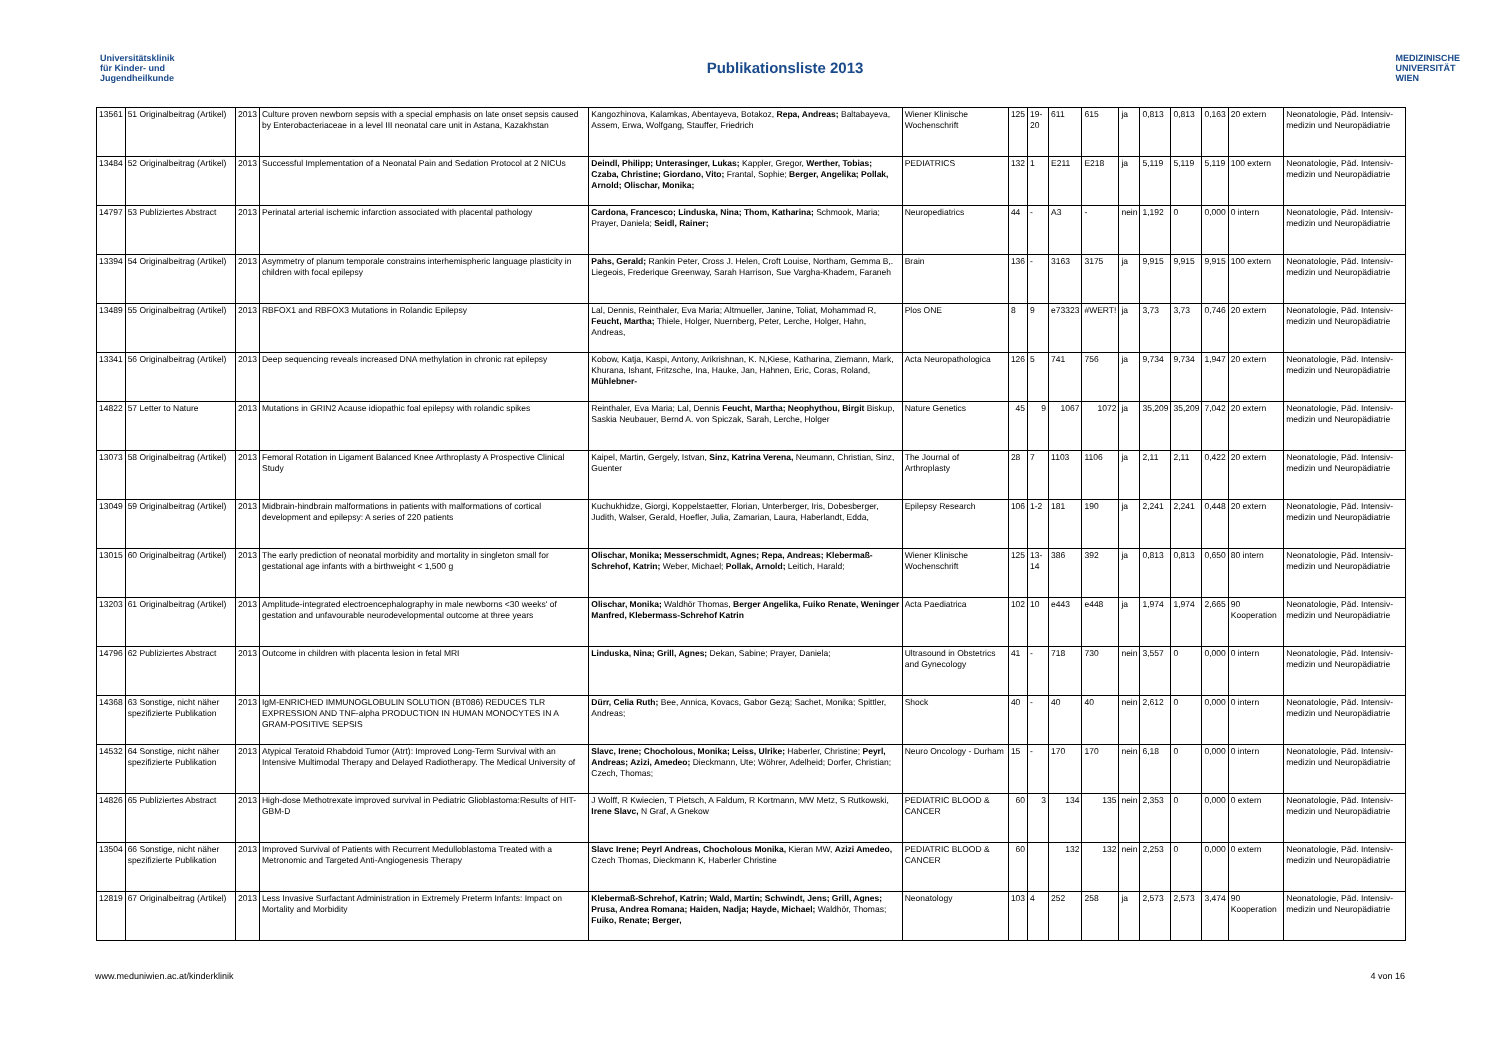Universitätsklinik
für Kinder- und
Jugendheilkunde
Publikationsliste 2013
MEDIZINISCHE
UNIVERSITÄT
WIEN
| 13561 | 51 Originalbeitrag (Artikel) | 2013 | Culture proven newborn sepsis with a special emphasis on late onset sepsis caused by Enterobacteriaceae in a level III neonatal care unit in Astana, Kazakhstan | Kangozhinova, Kalamkas, Abentayeva, Botakoz, Repa, Andreas; Baltabayeva, Assem, Erwa, Wolfgang, Stauffer, Friedrich | Wiener Klinische Wochenschrift | 125 | 19-20 | 611 | 615 | ja | 0,813 | 0,813 | 0,163 | 20 extern | Neonatologie, Päd. Intensiv-medizin und Neuropädiatrie |
| 13484 | 52 Originalbeitrag (Artikel) | 2013 | Successful Implementation of a Neonatal Pain and Sedation Protocol at 2 NICUs | Deindl, Philipp; Unterasinger, Lukas; Kappler, Gregor, Werther, Tobias; Czaba, Christine; Giordano, Vito; Frantal, Sophie; Berger, Angelika; Pollak, Arnold; Olischar, Monika; | PEDIATRICS | 132 | 1 | E211 | E218 | ja | 5,119 | 5,119 | 5,119 | 100 extern | Neonatologie, Päd. Intensiv-medizin und Neuropädiatrie |
| 14797 | 53 Publiziertes Abstract | 2013 | Perinatal arterial ischemic infarction associated with placental pathology | Cardona, Francesco; Linduska, Nina; Thom, Katharina; Schmook, Maria; Prayer, Daniela; Seidl, Rainer; | Neuropediatrics | 44 | - | A3 | - | nein | 1,192 | 0 | 0,000 | 0 intern | Neonatologie, Päd. Intensiv-medizin und Neuropädiatrie |
| 13394 | 54 Originalbeitrag (Artikel) | 2013 | Asymmetry of planum temporale constrains interhemispheric language plasticity in children with focal epilepsy | Pahs, Gerald; Rankin Peter, Cross J. Helen, Croft Louise, Northam, Gemma B,. Liegeois, Frederique Greenway, Sarah Harrison, Sue Vargha-Khadem, Faraneh | Brain | 136 | - | 3163 | 3175 | ja | 9,915 | 9,915 | 9,915 | 100 extern | Neonatologie, Päd. Intensiv-medizin und Neuropädiatrie |
| 13489 | 55 Originalbeitrag (Artikel) | 2013 | RBFOX1 and RBFOX3 Mutations in Rolandic Epilepsy | Lal, Dennis, Reinthaler, Eva Maria; Altmueller, Janine, Toliat, Mohammad R, Feucht, Martha; Thiele, Holger, Nuernberg, Peter, Lerche, Holger, Hahn, Andreas, | Plos ONE | 8 | 9 | e73323 | #WERT! | ja | 3,73 | 3,73 | 0,746 | 20 extern | Neonatologie, Päd. Intensiv-medizin und Neuropädiatrie |
| 13341 | 56 Originalbeitrag (Artikel) | 2013 | Deep sequencing reveals increased DNA methylation in chronic rat epilepsy | Kobow, Katja, Kaspi, Antony, Arikrishnan, K. N,Kiese, Katharina, Ziemann, Mark, Khurana, Ishant, Fritzsche, Ina, Hauke, Jan, Hahnen, Eric, Coras, Roland, Mühlebner- | Acta Neuropathologica | 126 | 5 | 741 | 756 | ja | 9,734 | 9,734 | 1,947 | 20 extern | Neonatologie, Päd. Intensiv-medizin und Neuropädiatrie |
| 14822 | 57 Letter to Nature | 2013 | Mutations in GRIN2 Acause idiopathic foal epilepsy with rolandic spikes | Reinthaler, Eva Maria; Lal, Dennis Feucht, Martha; Neophythou, Birgit Biskup, Saskia Neubauer, Bernd A. von Spiczak, Sarah, Lerche, Holger | Nature Genetics | 45 | 9 | 1067 | 1072 | ja | 35,209 | 35,209 | 7,042 | 20 extern | Neonatologie, Päd. Intensiv-medizin und Neuropädiatrie |
| 13073 | 58 Originalbeitrag (Artikel) | 2013 | Femoral Rotation in Ligament Balanced Knee Arthroplasty A Prospective Clinical Study | Kaipel, Martin, Gergely, Istvan, Sinz, Katrina Verena, Neumann, Christian, Sinz, Guenter | The Journal of Arthroplasty | 28 | 7 | 1103 | 1106 | ja | 2,11 | 2,11 | 0,422 | 20 extern | Neonatologie, Päd. Intensiv-medizin und Neuropädiatrie |
| 13049 | 59 Originalbeitrag (Artikel) | 2013 | Midbrain-hindbrain malformations in patients with malformations of cortical development and epilepsy: A series of 220 patients | Kuchukhidze, Giorgi, Koppelstaetter, Florian, Unterberger, Iris, Dobesberger, Judith, Walser, Gerald, Hoefler, Julia, Zamarian, Laura, Haberlandt, Edda, | Epilepsy Research | 106 | 1-2 | 181 | 190 | ja | 2,241 | 2,241 | 0,448 | 20 extern | Neonatologie, Päd. Intensiv-medizin und Neuropädiatrie |
| 13015 | 60 Originalbeitrag (Artikel) | 2013 | The early prediction of neonatal morbidity and mortality in singleton small for gestational age infants with a birthweight < 1,500 g | Olischar, Monika; Messerschmidt, Agnes; Repa, Andreas; Klebermaß-Schrehof, Katrin; Weber, Michael; Pollak, Arnold; Leitich, Harald; | Wiener Klinische Wochenschrift | 125 | 13-14 | 386 | 392 | ja | 0,813 | 0,813 | 0,650 | 80 intern | Neonatologie, Päd. Intensiv-medizin und Neuropädiatrie |
| 13203 | 61 Originalbeitrag (Artikel) | 2013 | Amplitude-integrated electroencephalography in male newborns <30 weeks' of gestation and unfavourable neurodevelopmental outcome at three years | Olischar, Monika; Waldhör Thomas, Berger Angelika, Fuiko Renate, Weninger Manfred, Klebermass-Schrehof Katrin | Acta Paediatrica | 102 | 10 | e443 | e448 | ja | 1,974 | 1,974 | 2,665 | 90 Kooperation | Neonatologie, Päd. Intensiv-medizin und Neuropädiatrie |
| 14796 | 62 Publiziertes Abstract | 2013 | Outcome in children with placenta lesion in fetal MRI | Linduska, Nina; Grill, Agnes; Dekan, Sabine; Prayer, Daniela; | Ultrasound in Obstetrics and Gynecology | 41 | - | 718 | 730 | nein | 3,557 | 0 | 0,000 | 0 intern | Neonatologie, Päd. Intensiv-medizin und Neuropädiatrie |
| 14368 | 63 Sonstige, nicht näher spezifizierte Publikation | 2013 | IgM-ENRICHED IMMUNOGLOBULIN SOLUTION (BT086) REDUCES TLR EXPRESSION AND TNF-alpha PRODUCTION IN HUMAN MONOCYTES IN A GRAM-POSITIVE SEPSIS | Dürr, Celia Ruth; Bee, Annica, Kovacs, Gabor Gezą; Sachet, Monika; Spittler, Andreas; | Shock | 40 | - | 40 | 40 | nein | 2,612 | 0 | 0,000 | 0 intern | Neonatologie, Päd. Intensiv-medizin und Neuropädiatrie |
| 14532 | 64 Sonstige, nicht näher spezifizierte Publikation | 2013 | Atypical Teratoid Rhabdoid Tumor (Atrt): Improved Long-Term Survival with an Intensive Multimodal Therapy and Delayed Radiotherapy. The Medical University of | Slavc, Irene; Chocholous, Monika; Leiss, Ulrike; Haberler, Christine; Peyrl, Andreas; Azizi, Amedeo; Dieckmann, Ute; Wöhrer, Adelheid; Dorfer, Christian; Czech, Thomas; | Neuro Oncology - Durham | 15 | - | 170 | 170 | nein | 6,18 | 0 | 0,000 | 0 intern | Neonatologie, Päd. Intensiv-medizin und Neuropädiatrie |
| 14826 | 65 Publiziertes Abstract | 2013 | High-dose Methotrexate improved survival in Pediatric Glioblastoma:Results of HIT-GBM-D | J Wolff, R Kwiecien, T Pietsch, A Faldum, R Kortmann, MW Metz, S Rutkowski, Irene Slavc, N Graf, A Gnekow | PEDIATRIC BLOOD & CANCER | 60 | 3 | 134 | 135 | nein | 2,353 | 0 | 0,000 | 0 extern | Neonatologie, Päd. Intensiv-medizin und Neuropädiatrie |
| 13504 | 66 Sonstige, nicht näher spezifizierte Publikation | 2013 | Improved Survival of Patients with Recurrent Medulloblastoma Treated with a Metronomic and Targeted Anti-Angiogenesis Therapy | Slavc Irene; Peyrl Andreas, Chocholous Monika, Kieran MW, Azizi Amedeo, Czech Thomas, Dieckmann K, Haberler Christine | PEDIATRIC BLOOD & CANCER | 60 | | 132 | 132 | nein | 2,253 | 0 | 0,000 | 0 extern | Neonatologie, Päd. Intensiv-medizin und Neuropädiatrie |
| 12819 | 67 Originalbeitrag (Artikel) | 2013 | Less Invasive Surfactant Administration in Extremely Preterm Infants: Impact on Mortality and Morbidity | Klebermaß-Schrehof, Katrin; Wald, Martin; Schwindt, Jens; Grill, Agnes; Prusa, Andrea Romana; Haiden, Nadja; Hayde, Michael; Waldhör, Thomas; Fuiko, Renate; Berger, | Neonatology | 103 | 4 | 252 | 258 | ja | 2,573 | 2,573 | 3,474 | 90 Kooperation | Neonatologie, Päd. Intensiv-medizin und Neuropädiatrie |
www.meduniwien.ac.at/kinderklinik 4 von 16